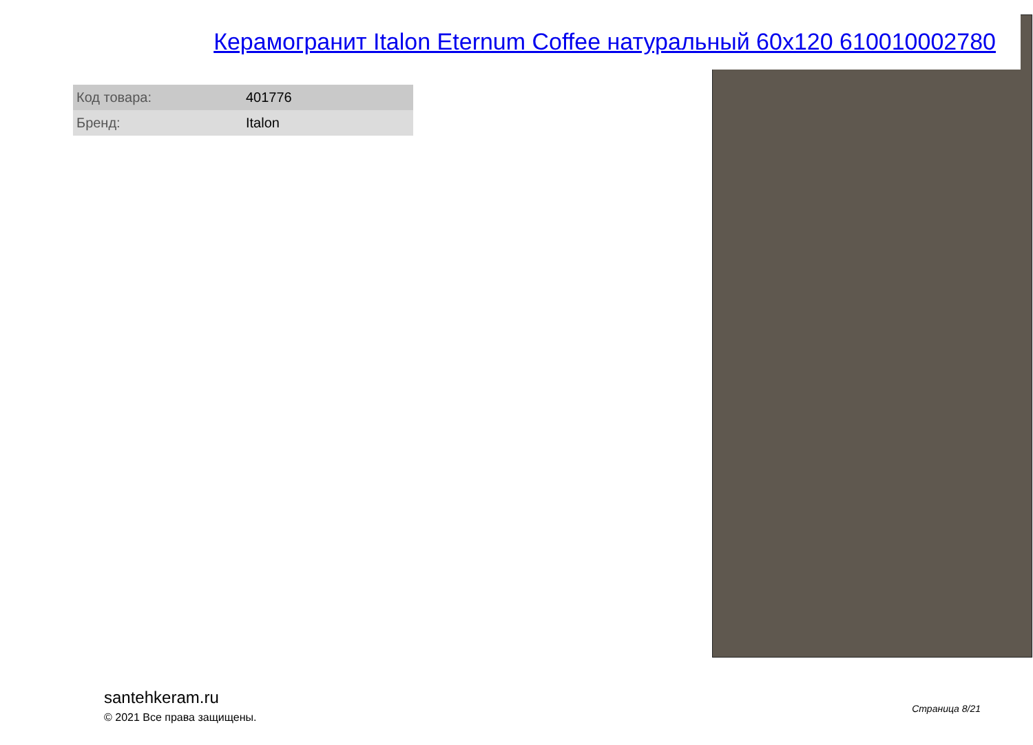Керамогранит Italon Eternum Coffee натуральный 60x120 610010002780
| Код товара: | 401776 |
| Бренд: | Italon |
santehkeram.ru
© 2021 Все права защищены.
Страница 8/21